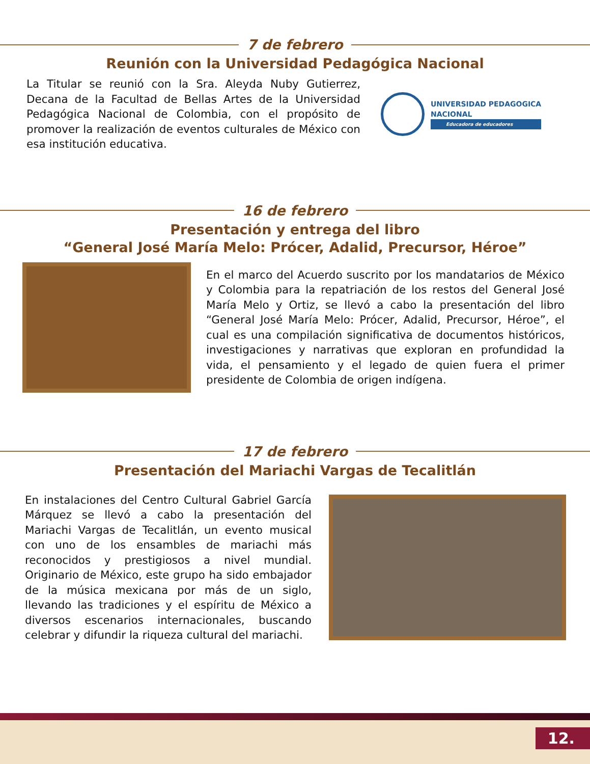7 de febrero
Reunión con la Universidad Pedagógica Nacional
La Titular se reunió con la Sra. Aleyda Nuby Gutierrez, Decana de la Facultad de Bellas Artes de la Universidad Pedagógica Nacional de Colombia, con el propósito de promover la realización de eventos culturales de México con esa institución educativa.
UNIVERSIDAD PEDAGOGICA
NACIONAL
Educadora de educadores
16 de febrero
Presentación y entrega del libro
“General José María Melo: Prócer, Adalid, Precursor, Héroe”
En el marco del Acuerdo suscrito por los mandatarios de México y Colombia para la repatriación de los restos del General José María Melo y Ortiz, se llevó a cabo la presentación del libro “General José María Melo: Prócer, Adalid, Precursor, Héroe”, el cual es una compilación significativa de documentos históricos, investigaciones y narrativas que exploran en profundidad la vida, el pensamiento y el legado de quien fuera el primer presidente de Colombia de origen indígena.
17 de febrero
Presentación del Mariachi Vargas de Tecalitlán
En instalaciones del Centro Cultural Gabriel García Márquez se llevó a cabo la presentación del Mariachi Vargas de Tecalitlán, un evento musical con uno de los ensambles de mariachi más reconocidos y prestigiosos a nivel mundial. Originario de México, este grupo ha sido embajador de la música mexicana por más de un siglo, llevando las tradiciones y el espíritu de México a diversos escenarios internacionales, buscando celebrar y difundir la riqueza cultural del mariachi.
12.